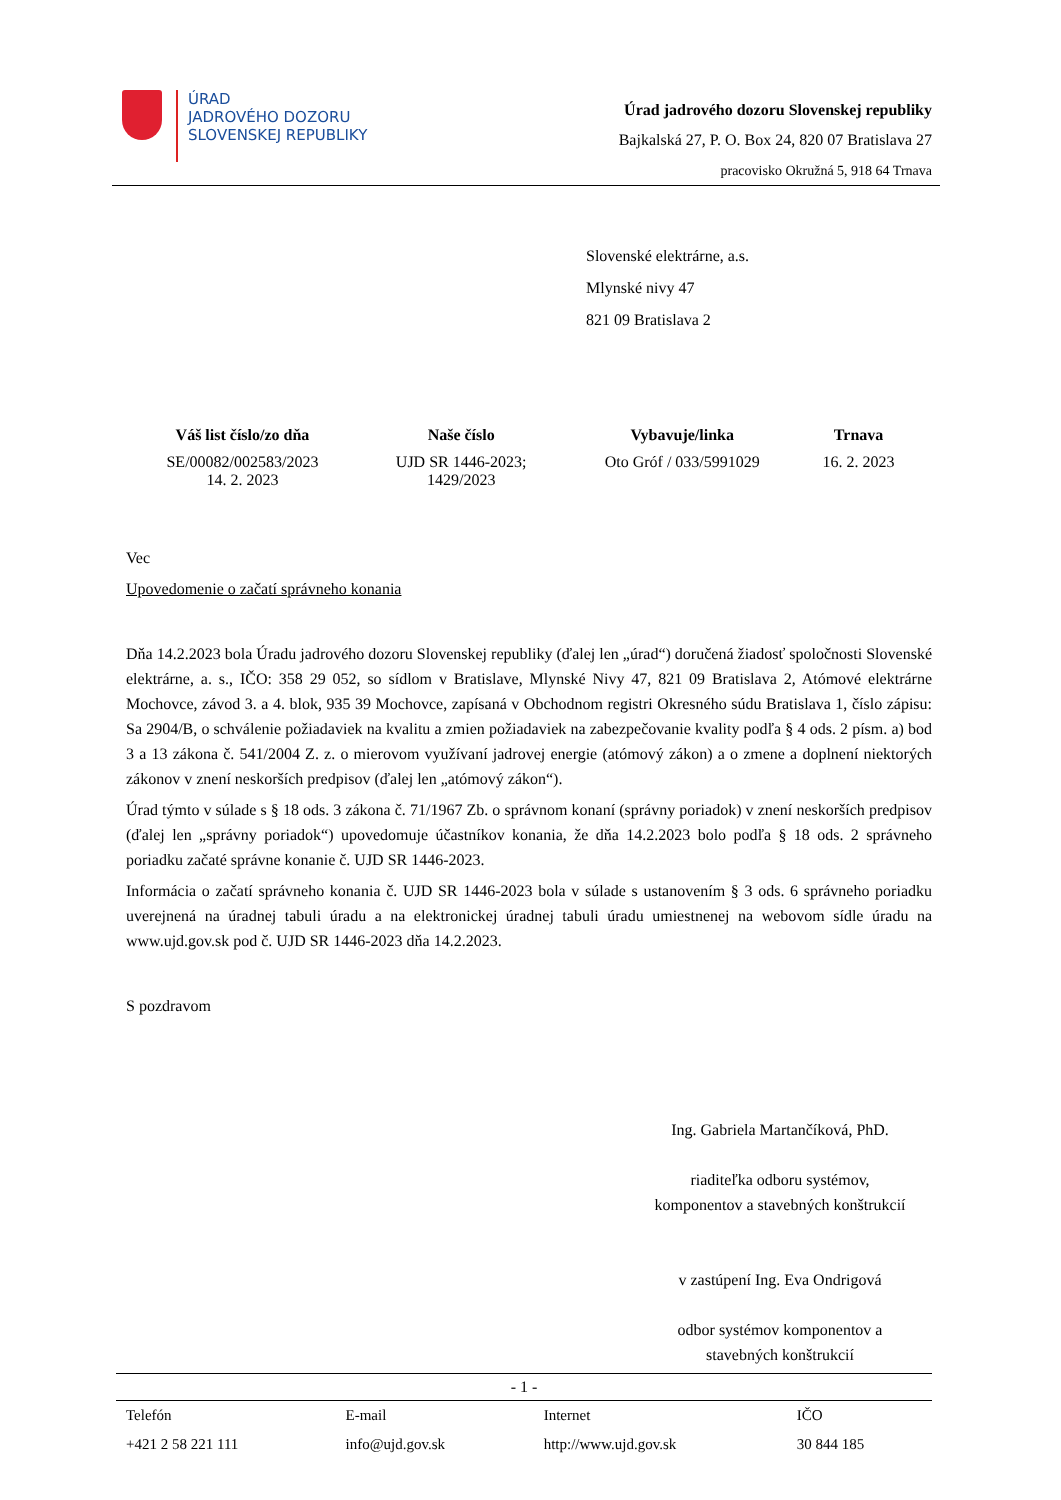ÚRAD
JADROVÉHO DOZORU
SLOVENSKEJ REPUBLIKY
Úrad jadrového dozoru Slovenskej republiky
Bajkalská 27, P. O. Box 24, 820 07 Bratislava 27
pracovisko Okružná 5, 918 64 Trnava
Slovenské elektrárne, a.s.
Mlynské nivy 47
821 09 Bratislava 2
| Váš list číslo/zo dňa | Naše číslo | Vybavuje/linka | Trnava |
| --- | --- | --- | --- |
| SE/00082/002583/2023 14. 2. 2023 | UJD SR 1446-2023; 1429/2023 | Oto Gróf / 033/5991029 | 16. 2. 2023 |
Vec
Upovedomenie o začatí správneho konania
Dňa 14.2.2023 bola Úradu jadrového dozoru Slovenskej republiky (ďalej len „úrad“) doručená žiadosť spoločnosti Slovenské elektrárne, a. s., IČO: 358 29 052, so sídlom v Bratislave, Mlynské Nivy 47, 821 09 Bratislava 2, Atómové elektrárne Mochovce, závod 3. a 4. blok, 935 39 Mochovce, zapísaná v Obchodnom registri Okresného súdu Bratislava 1, číslo zápisu: Sa 2904/B, o schválenie požiadaviek na kvalitu a zmien požiadaviek na zabezpečovanie kvality podľa § 4 ods. 2 písm. a) bod 3 a 13 zákona č. 541/2004 Z. z. o mierovom využívaní jadrovej energie (atómový zákon) a o zmene a doplnení niektorých zákonov v znení neskorších predpisov (ďalej len „atómový zákon“).
Úrad týmto v súlade s § 18 ods. 3 zákona č. 71/1967 Zb. o správnom konaní (správny poriadok) v znení neskorších predpisov (ďalej len „správny poriadok“) upovedomuje účastníkov konania, že dňa 14.2.2023 bolo podľa § 18 ods. 2 správneho poriadku začaté správne konanie č. UJD SR 1446-2023.
Informácia o začatí správneho konania č. UJD SR 1446-2023 bola v súlade s ustanovením § 3 ods. 6 správneho poriadku uverejnená na úradnej tabuli úradu a na elektronickej úradnej tabuli úradu umiestnenej na webovom sídle úradu na www.ujd.gov.sk pod č. UJD SR 1446-2023 dňa 14.2.2023.
S pozdravom
Ing. Gabriela Martančíková, PhD.
riaditeľka odboru systémov,
komponentov a stavebných konštrukcií
v zastúpení Ing. Eva Ondrigová
odbor systémov komponentov a
stavebných konštrukcií
- 1 -
| Telefón | E-mail | Internet | IČO |
| +421 2 58 221 111 | info@ujd.gov.sk | http://www.ujd.gov.sk | 30 844 185 |